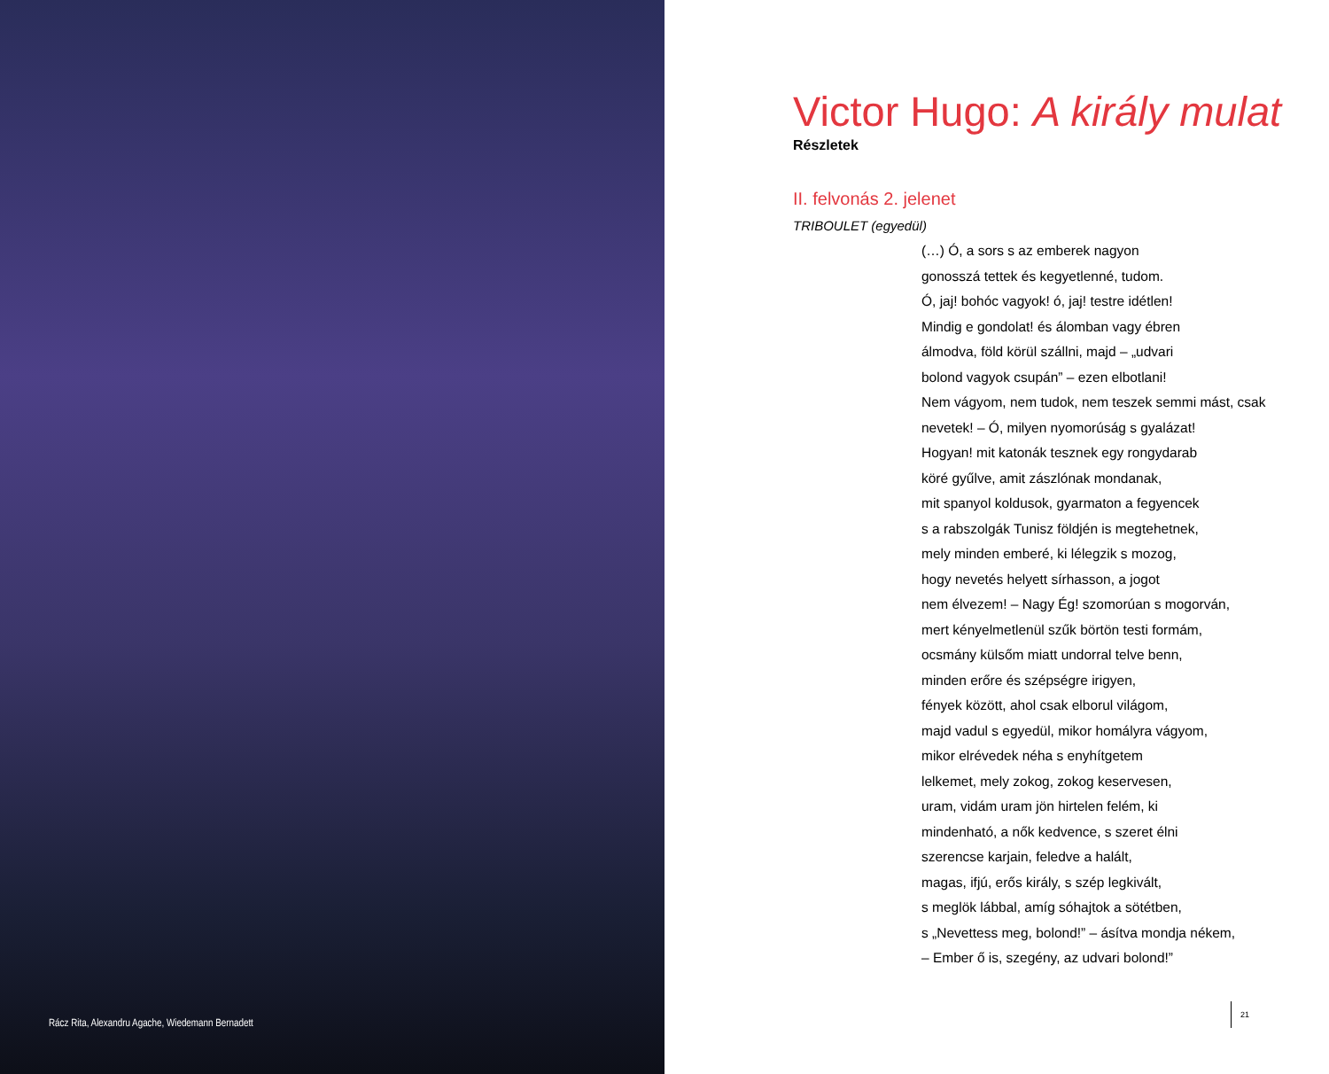Rácz Rita, Alexandru Agache, Wiedemann Bernadett
Victor Hugo: A király mulat
Részletek
II. felvonás 2. jelenet
TRIBOULET (egyedül)
(…) Ó, a sors s az emberek nagyon
gonosszá tettek és kegyetlenné, tudom.
Ó, jaj! bohóc vagyok! ó, jaj! testre idétlen!
Mindig e gondolat! és álomban vagy ébren
álmodva, föld körül szállni, majd – „udvari
bolond vagyok csupán” – ezen elbotlani!
Nem vágyom, nem tudok, nem teszek semmi mást, csak
nevetek! – Ó, milyen nyomorúság s gyalázat!
Hogyan! mit katonák tesznek egy rongydarab
köré gyűlve, amit zászlónak mondanak,
mit spanyol koldusok, gyarmaton a fegyencek
s a rabszolgák Tunisz földjén is megtehetnek,
mely minden emberé, ki lélegzik s mozog,
hogy nevetés helyett sírhasson, a jogot
nem élvezem! – Nagy Ég! szomorúan s mogorván,
mert kényelmetlenül szűk börtön testi formám,
ocsmány külsőm miatt undorral telve benn,
minden erőre és szépségre irigyen,
fények között, ahol csak elborul világom,
majd vadul s egyedül, mikor homályra vágyom,
mikor elrévedek néha s enyhítgetem
lelkemet, mely zokog, zokog keservesen,
uram, vidám uram jön hirtelen felém, ki
mindenható, a nők kedvence, s szeret élni
szerencse karjain, feledve a halált,
magas, ifjú, erős király, s szép legkivált,
s meglök lábbal, amíg sóhajtok a sötétben,
s „Nevettess meg, bolond!” – ásítva mondja nékem,
– Ember ő is, szegény, az udvari bolond!”
21